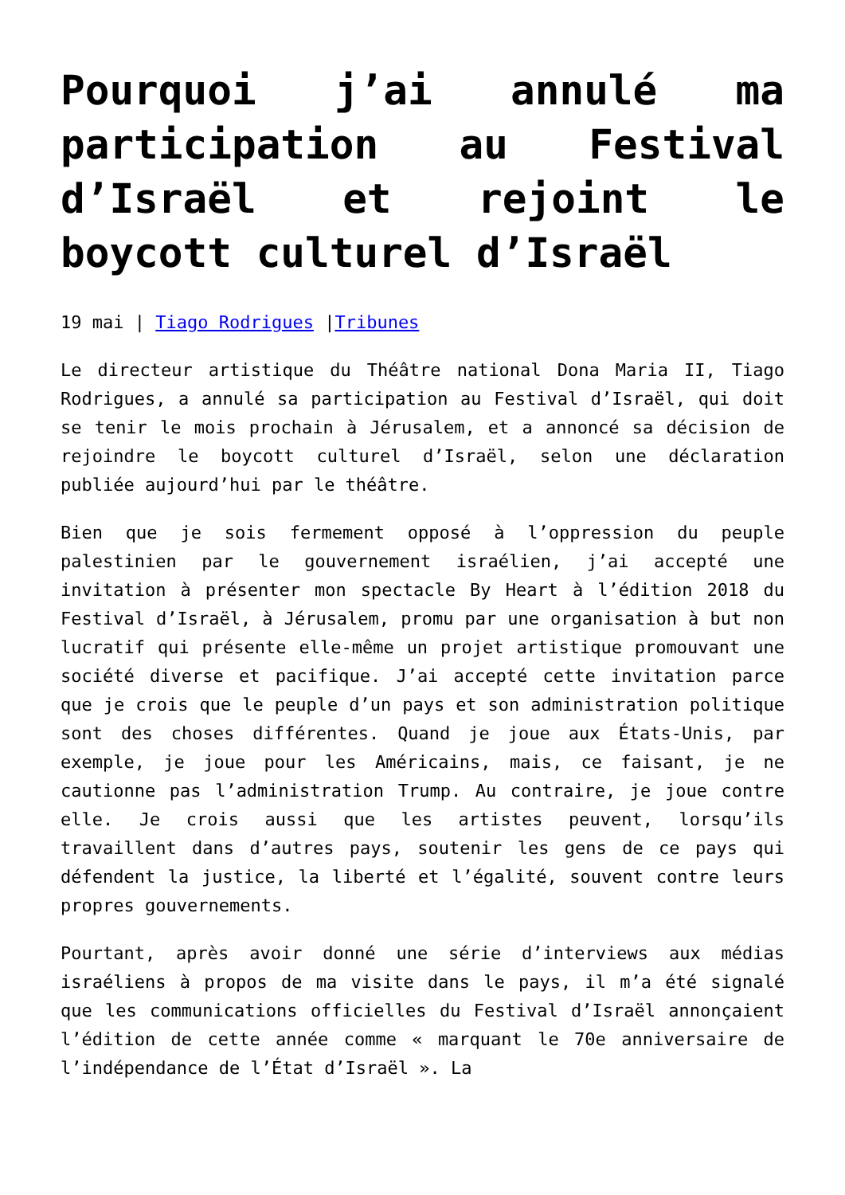Pourquoi j’ai annulé ma participation au Festival d’Israël et rejoint le boycott culturel d’Israël
19 mai | Tiago Rodrigues |Tribunes
Le directeur artistique du Théâtre national Dona Maria II, Tiago Rodrigues, a annulé sa participation au Festival d’Israël, qui doit se tenir le mois prochain à Jérusalem, et a annoncé sa décision de rejoindre le boycott culturel d’Israël, selon une déclaration publiée aujourd’hui par le théâtre.
Bien que je sois fermement opposé à l’oppression du peuple palestinien par le gouvernement israélien, j’ai accepté une invitation à présenter mon spectacle By Heart à l’édition 2018 du Festival d’Israël, à Jérusalem, promu par une organisation à but non lucratif qui présente elle-même un projet artistique promouvant une société diverse et pacifique. J’ai accepté cette invitation parce que je crois que le peuple d’un pays et son administration politique sont des choses différentes. Quand je joue aux États-Unis, par exemple, je joue pour les Américains, mais, ce faisant, je ne cautionne pas l’administration Trump. Au contraire, je joue contre elle. Je crois aussi que les artistes peuvent, lorsqu’ils travaillent dans d’autres pays, soutenir les gens de ce pays qui défendent la justice, la liberté et l’égalité, souvent contre leurs propres gouvernements.
Pourtant, après avoir donné une série d’interviews aux médias israéliens à propos de ma visite dans le pays, il m’a été signalé que les communications officielles du Festival d’Israël annonçaient l’édition de cette année comme « marquant le 70e anniversaire de l’indépendance de l’État d’Israël ». La